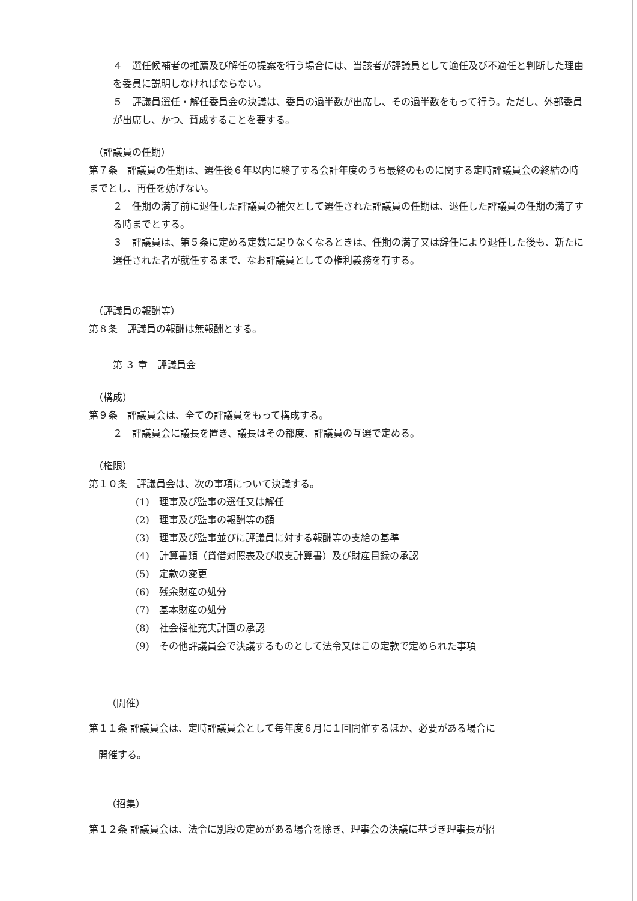４　選任候補者の推薦及び解任の提案を行う場合には、当該者が評議員として適任及び不適任と判断した理由を委員に説明しなければならない。
５　評議員選任・解任委員会の決議は、委員の過半数が出席し、その過半数をもって行う。ただし、外部委員が出席し、かつ、賛成することを要する。
（評議員の任期）
第７条　評議員の任期は、選任後６年以内に終了する会計年度のうち最終のものに関する定時評議員会の終結の時までとし、再任を妨げない。
２　任期の満了前に退任した評議員の補欠として選任された評議員の任期は、退任した評議員の任期の満了する時までとする。
３　評議員は、第５条に定める定数に足りなくなるときは、任期の満了又は辞任により退任した後も、新たに選任された者が就任するまで、なお評議員としての権利義務を有する。
（評議員の報酬等）
第８条　評議員の報酬は無報酬とする。
第 ３ 章　評議員会
（構成）
第９条　評議員会は、全ての評議員をもって構成する。
２　評議員会に議長を置き、議長はその都度、評議員の互選で定める。
（権限）
第１０条　評議員会は、次の事項について決議する。
(1)　理事及び監事の選任又は解任
(2)　理事及び監事の報酬等の額
(3)　理事及び監事並びに評議員に対する報酬等の支給の基準
(4)　計算書類（貸借対照表及び収支計算書）及び財産目録の承認
(5)　定款の変更
(6)　残余財産の処分
(7)　基本財産の処分
(8)　社会福祉充実計画の承認
(9)　その他評議員会で決議するものとして法令又はこの定款で定められた事項
（開催）
第１１条 評議員会は、定時評議員会として毎年度６月に１回開催するほか、必要がある場合に
　開催する。
（招集）
第１２条 評議員会は、法令に別段の定めがある場合を除き、理事会の決議に基づき理事長が招